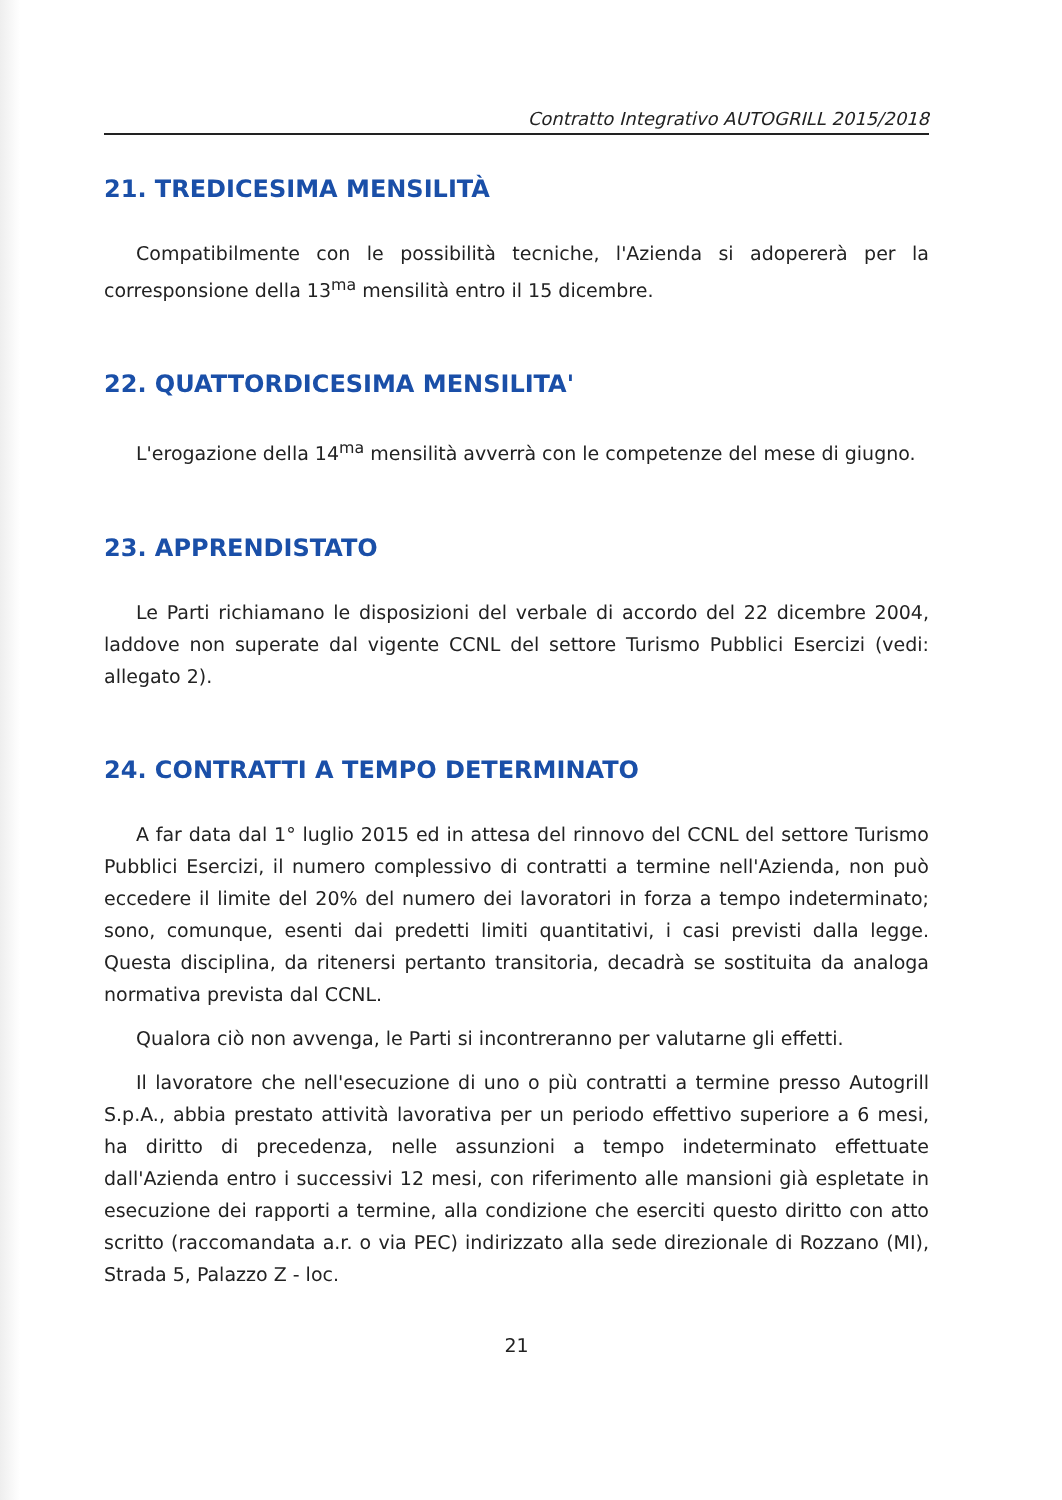Contratto Integrativo AUTOGRILL 2015/2018
21. TREDICESIMA MENSILITÀ
Compatibilmente con le possibilità tecniche, l'Azienda si adopererà per la corresponsione della 13<sup>ma</sup> mensilità entro il 15 dicembre.
22. QUATTORDICESIMA MENSILITA'
L'erogazione della 14<sup>ma</sup> mensilità avverrà con le competenze del mese di giugno.
23. APPRENDISTATO
Le Parti richiamano le disposizioni del verbale di accordo del 22 dicembre 2004, laddove non superate dal vigente CCNL del settore Turismo Pubblici Esercizi (vedi: allegato 2).
24. CONTRATTI A TEMPO DETERMINATO
A far data dal 1° luglio 2015 ed in attesa del rinnovo del CCNL del settore Turismo Pubblici Esercizi, il numero complessivo di contratti a termine nell'Azienda, non può eccedere il limite del 20% del numero dei lavoratori in forza a tempo indeterminato; sono, comunque, esenti dai predetti limiti quantitativi, i casi previsti dalla legge. Questa disciplina, da ritenersi pertanto transitoria, decadrà se sostituita da analoga normativa prevista dal CCNL.
Qualora ciò non avvenga, le Parti si incontreranno per valutarne gli effetti.
Il lavoratore che nell'esecuzione di uno o più contratti a termine presso Autogrill S.p.A., abbia prestato attività lavorativa per un periodo effettivo superiore a 6 mesi, ha diritto di precedenza, nelle assunzioni a tempo indeterminato effettuate dall'Azienda entro i successivi 12 mesi, con riferimento alle mansioni già espletate in esecuzione dei rapporti a termine, alla condizione che eserciti questo diritto con atto scritto (raccomandata a.r. o via PEC) indirizzato alla sede direzionale di Rozzano (MI), Strada 5, Palazzo Z - loc.
21